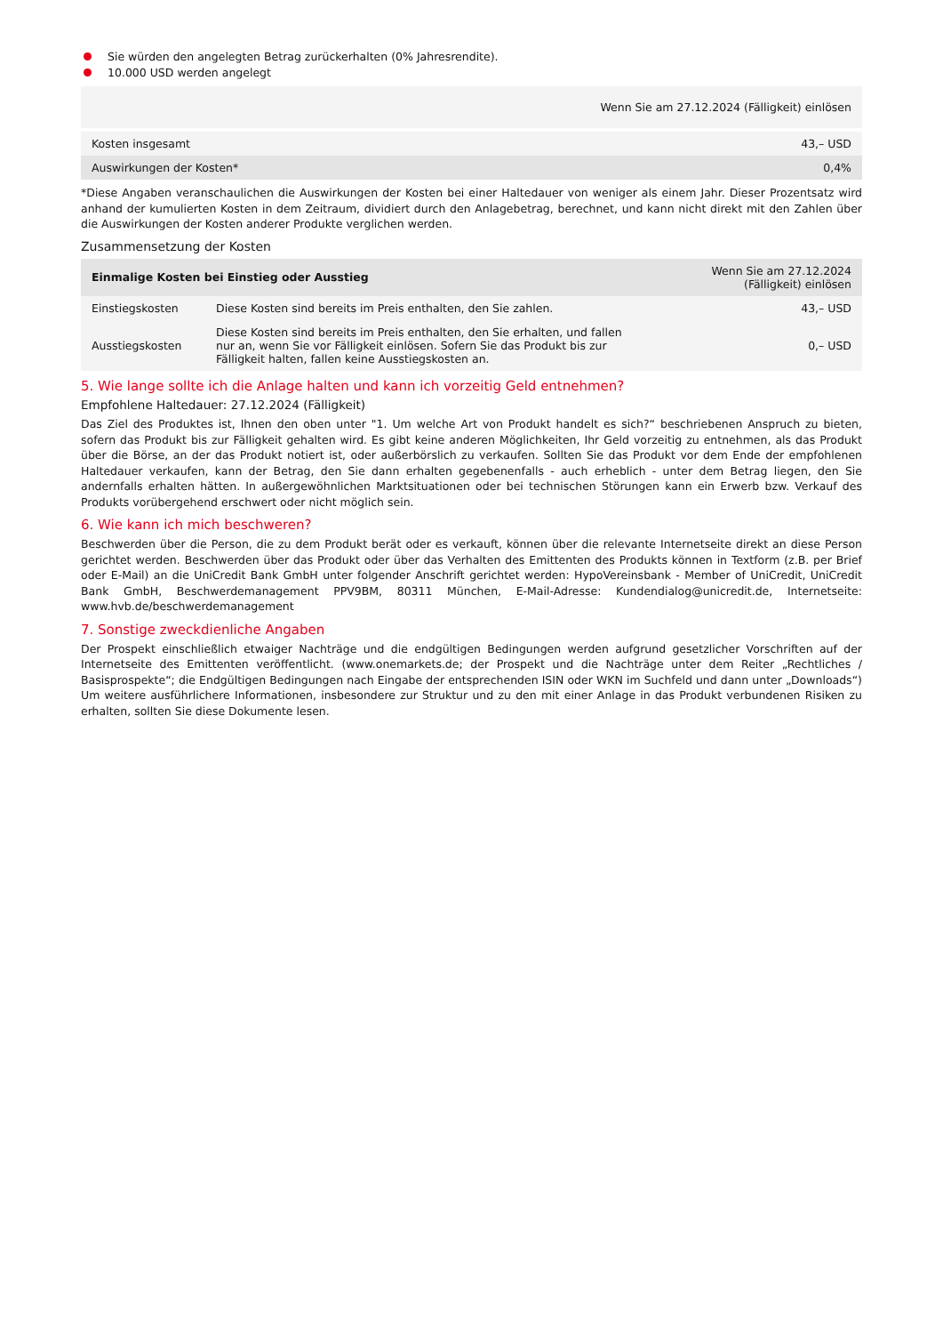Sie würden den angelegten Betrag zurückerhalten (0% Jahresrendite).
10.000 USD werden angelegt
| | Wenn Sie am 27.12.2024 (Fälligkeit) einlösen |
| Kosten insgesamt | 43,– USD |
| Auswirkungen der Kosten* | 0,4% |
*Diese Angaben veranschaulichen die Auswirkungen der Kosten bei einer Haltedauer von weniger als einem Jahr. Dieser Prozentsatz wird anhand der kumulierten Kosten in dem Zeitraum, dividiert durch den Anlagebetrag, berechnet, und kann nicht direkt mit den Zahlen über die Auswirkungen der Kosten anderer Produkte verglichen werden.
Zusammensetzung der Kosten
| Einmalige Kosten bei Einstieg oder Ausstieg | | Wenn Sie am 27.12.2024 (Fälligkeit) einlösen |
| --- | --- | --- |
| Einstiegskosten | Diese Kosten sind bereits im Preis enthalten, den Sie zahlen. | 43,– USD |
| Ausstiegskosten | Diese Kosten sind bereits im Preis enthalten, den Sie erhalten, und fallen nur an, wenn Sie vor Fälligkeit einlösen. Sofern Sie das Produkt bis zur Fälligkeit halten, fallen keine Ausstiegskosten an. | 0,– USD |
5. Wie lange sollte ich die Anlage halten und kann ich vorzeitig Geld entnehmen?
Empfohlene Haltedauer: 27.12.2024 (Fälligkeit)
Das Ziel des Produktes ist, Ihnen den oben unter "1. Um welche Art von Produkt handelt es sich?“ beschriebenen Anspruch zu bieten, sofern das Produkt bis zur Fälligkeit gehalten wird. Es gibt keine anderen Möglichkeiten, Ihr Geld vorzeitig zu entnehmen, als das Produkt über die Börse, an der das Produkt notiert ist, oder außerbörslich zu verkaufen. Sollten Sie das Produkt vor dem Ende der empfohlenen Haltedauer verkaufen, kann der Betrag, den Sie dann erhalten gegebenenfalls - auch erheblich - unter dem Betrag liegen, den Sie andernfalls erhalten hätten. In außergewöhnlichen Marktsituationen oder bei technischen Störungen kann ein Erwerb bzw. Verkauf des Produkts vorübergehend erschwert oder nicht möglich sein.
6. Wie kann ich mich beschweren?
Beschwerden über die Person, die zu dem Produkt berät oder es verkauft, können über die relevante Internetseite direkt an diese Person gerichtet werden. Beschwerden über das Produkt oder über das Verhalten des Emittenten des Produkts können in Textform (z.B. per Brief oder E-Mail) an die UniCredit Bank GmbH unter folgender Anschrift gerichtet werden: HypoVereinsbank - Member of UniCredit, UniCredit Bank GmbH, Beschwerdemanagement PPV9BM, 80311 München, E-Mail-Adresse: Kundendialog@unicredit.de, Internetseite: www.hvb.de/beschwerdemanagement
7. Sonstige zweckdienliche Angaben
Der Prospekt einschließlich etwaiger Nachträge und die endgültigen Bedingungen werden aufgrund gesetzlicher Vorschriften auf der Internetseite des Emittenten veröffentlicht. (www.onemarkets.de; der Prospekt und die Nachträge unter dem Reiter „Rechtliches / Basisprospekte“; die Endgültigen Bedingungen nach Eingabe der entsprechenden ISIN oder WKN im Suchfeld und dann unter „Downloads“) Um weitere ausführlichere Informationen, insbesondere zur Struktur und zu den mit einer Anlage in das Produkt verbundenen Risiken zu erhalten, sollten Sie diese Dokumente lesen.